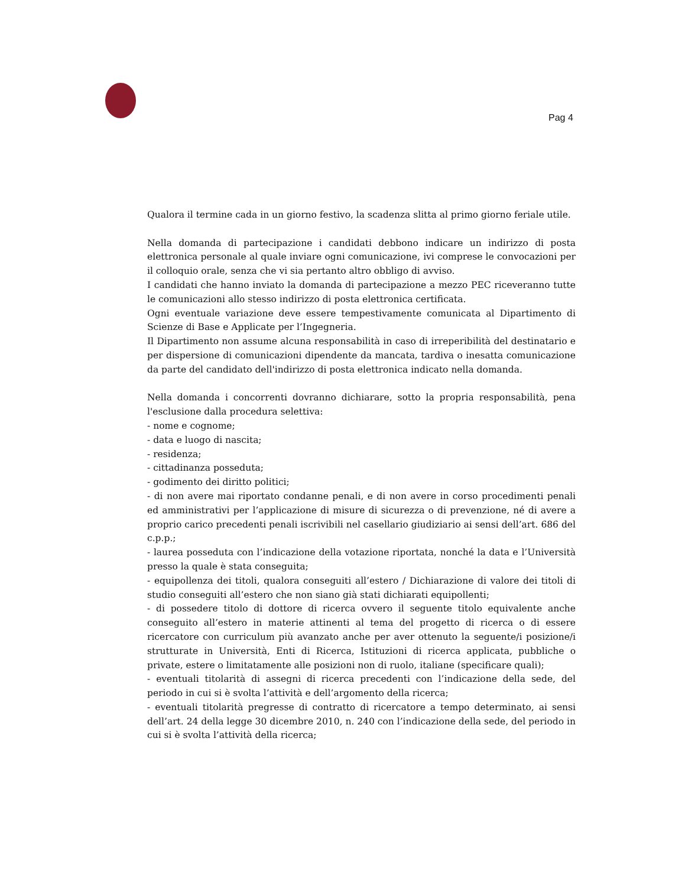Pag 4
Qualora il termine cada in un giorno festivo, la scadenza slitta al primo giorno feriale utile.
Nella domanda di partecipazione i candidati debbono indicare un indirizzo di posta elettronica personale al quale inviare ogni comunicazione, ivi comprese le convocazioni per il colloquio orale, senza che vi sia pertanto altro obbligo di avviso.
I candidati che hanno inviato la domanda di partecipazione a mezzo PEC riceveranno tutte le comunicazioni allo stesso indirizzo di posta elettronica certificata.
Ogni eventuale variazione deve essere tempestivamente comunicata al Dipartimento di Scienze di Base e Applicate per l’Ingegneria.
Il Dipartimento non assume alcuna responsabilità in caso di irreperibilità del destinatario e per dispersione di comunicazioni dipendente da mancata, tardiva o inesatta comunicazione da parte del candidato dell'indirizzo di posta elettronica indicato nella domanda.
Nella domanda i concorrenti dovranno dichiarare, sotto la propria responsabilità, pena l'esclusione dalla procedura selettiva:
- nome e cognome;
- data e luogo di nascita;
- residenza;
- cittadinanza posseduta;
- godimento dei diritto politici;
- di non avere mai riportato condanne penali, e di non avere in corso procedimenti penali ed amministrativi per l’applicazione di misure di sicurezza o di prevenzione, né di avere a proprio carico precedenti penali iscrivibili nel casellario giudiziario ai sensi dell’art. 686 del c.p.p.;
- laurea posseduta con l’indicazione della votazione riportata, nonché la data e l’Università presso la quale è stata conseguita;
- equipollenza dei titoli, qualora conseguiti all’estero / Dichiarazione di valore dei titoli di studio conseguiti all’estero che non siano già stati dichiarati equipollenti;
- di possedere titolo di dottore di ricerca ovvero il seguente titolo equivalente anche conseguito all’estero in materie attinenti al tema del progetto di ricerca o di essere ricercatore con curriculum più avanzato anche per aver ottenuto la seguente/i posizione/i strutturate in Università, Enti di Ricerca, Istituzioni di ricerca applicata, pubbliche o private, estere o limitatamente alle posizioni non di ruolo, italiane (specificare quali);
- eventuali titolarità di assegni di ricerca precedenti con l’indicazione della sede, del periodo in cui si è svolta l’attività e dell’argomento della ricerca;
- eventuali titolarità pregresse di contratto di ricercatore a tempo determinato, ai sensi dell’art. 24 della legge 30 dicembre 2010, n. 240 con l’indicazione della sede, del periodo in cui si è svolta l’attività della ricerca;